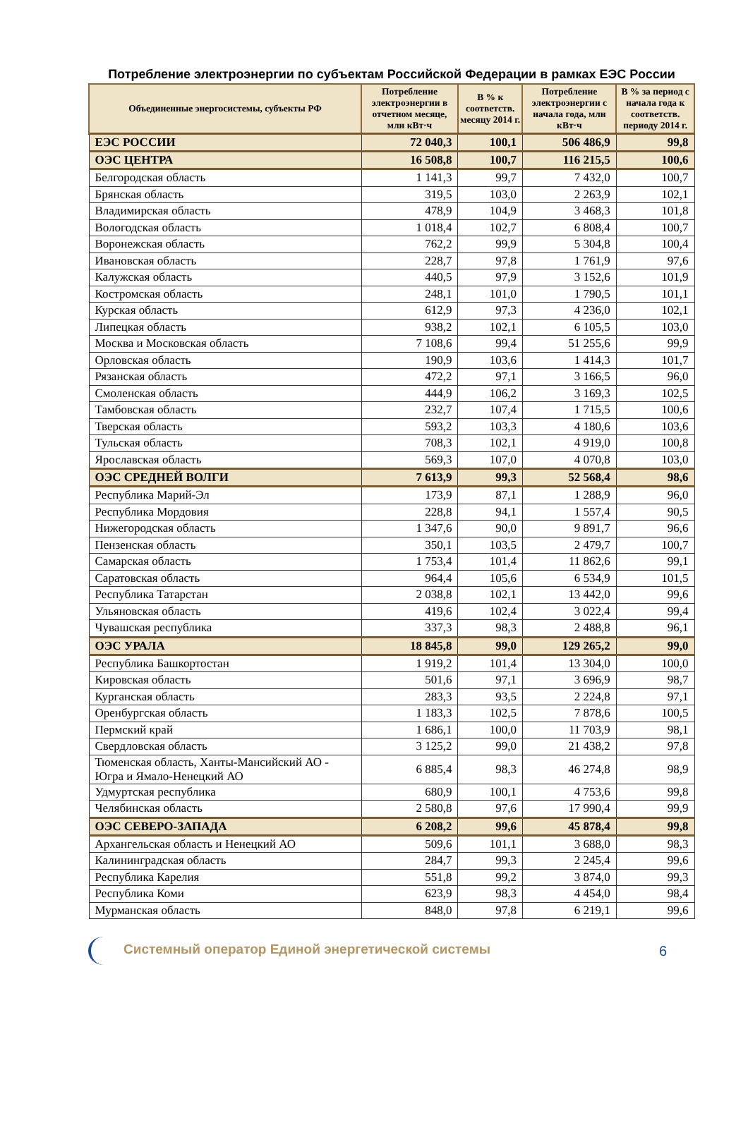Потребление электроэнергии по субъектам Российской Федерации в рамках ЕЭС России
| Объединенные энергосистемы, субъекты РФ | Потребление электроэнергии в отчетном месяце, млн кВт·ч | В % к соответств. месяцу 2014 г. | Потребление электроэнергии с начала года, млн кВт·ч | В % за период с начала года к соответств. периоду 2014 г. |
| --- | --- | --- | --- | --- |
| ЕЭС РОССИИ | 72 040,3 | 100,1 | 506 486,9 | 99,8 |
| ОЭС ЦЕНТРА | 16 508,8 | 100,7 | 116 215,5 | 100,6 |
| Белгородская область | 1 141,3 | 99,7 | 7 432,0 | 100,7 |
| Брянская область | 319,5 | 103,0 | 2 263,9 | 102,1 |
| Владимирская область | 478,9 | 104,9 | 3 468,3 | 101,8 |
| Вологодская область | 1 018,4 | 102,7 | 6 808,4 | 100,7 |
| Воронежская область | 762,2 | 99,9 | 5 304,8 | 100,4 |
| Ивановская область | 228,7 | 97,8 | 1 761,9 | 97,6 |
| Калужская область | 440,5 | 97,9 | 3 152,6 | 101,9 |
| Костромская область | 248,1 | 101,0 | 1 790,5 | 101,1 |
| Курская область | 612,9 | 97,3 | 4 236,0 | 102,1 |
| Липецкая область | 938,2 | 102,1 | 6 105,5 | 103,0 |
| Москва и Московская область | 7 108,6 | 99,4 | 51 255,6 | 99,9 |
| Орловская область | 190,9 | 103,6 | 1 414,3 | 101,7 |
| Рязанская область | 472,2 | 97,1 | 3 166,5 | 96,0 |
| Смоленская область | 444,9 | 106,2 | 3 169,3 | 102,5 |
| Тамбовская область | 232,7 | 107,4 | 1 715,5 | 100,6 |
| Тверская область | 593,2 | 103,3 | 4 180,6 | 103,6 |
| Тульская область | 708,3 | 102,1 | 4 919,0 | 100,8 |
| Ярославская область | 569,3 | 107,0 | 4 070,8 | 103,0 |
| ОЭС СРЕДНЕЙ ВОЛГИ | 7 613,9 | 99,3 | 52 568,4 | 98,6 |
| Республика Марий-Эл | 173,9 | 87,1 | 1 288,9 | 96,0 |
| Республика Мордовия | 228,8 | 94,1 | 1 557,4 | 90,5 |
| Нижегородская область | 1 347,6 | 90,0 | 9 891,7 | 96,6 |
| Пензенская область | 350,1 | 103,5 | 2 479,7 | 100,7 |
| Самарская область | 1 753,4 | 101,4 | 11 862,6 | 99,1 |
| Саратовская область | 964,4 | 105,6 | 6 534,9 | 101,5 |
| Республика Татарстан | 2 038,8 | 102,1 | 13 442,0 | 99,6 |
| Ульяновская область | 419,6 | 102,4 | 3 022,4 | 99,4 |
| Чувашская республика | 337,3 | 98,3 | 2 488,8 | 96,1 |
| ОЭС УРАЛА | 18 845,8 | 99,0 | 129 265,2 | 99,0 |
| Республика Башкортостан | 1 919,2 | 101,4 | 13 304,0 | 100,0 |
| Кировская область | 501,6 | 97,1 | 3 696,9 | 98,7 |
| Курганская область | 283,3 | 93,5 | 2 224,8 | 97,1 |
| Оренбургская область | 1 183,3 | 102,5 | 7 878,6 | 100,5 |
| Пермский край | 1 686,1 | 100,0 | 11 703,9 | 98,1 |
| Свердловская область | 3 125,2 | 99,0 | 21 438,2 | 97,8 |
| Тюменская область, Ханты-Мансийский АО - Югра и Ямало-Ненецкий АО | 6 885,4 | 98,3 | 46 274,8 | 98,9 |
| Удмуртская республика | 680,9 | 100,1 | 4 753,6 | 99,8 |
| Челябинская область | 2 580,8 | 97,6 | 17 990,4 | 99,9 |
| ОЭС СЕВЕРО-ЗАПАДА | 6 208,2 | 99,6 | 45 878,4 | 99,8 |
| Архангельская область и Ненецкий АО | 509,6 | 101,1 | 3 688,0 | 98,3 |
| Калининградская область | 284,7 | 99,3 | 2 245,4 | 99,6 |
| Республика Карелия | 551,8 | 99,2 | 3 874,0 | 99,3 |
| Республика Коми | 623,9 | 98,3 | 4 454,0 | 98,4 |
| Мурманская область | 848,0 | 97,8 | 6 219,1 | 99,6 |
Системный оператор Единой энергетической системы
6